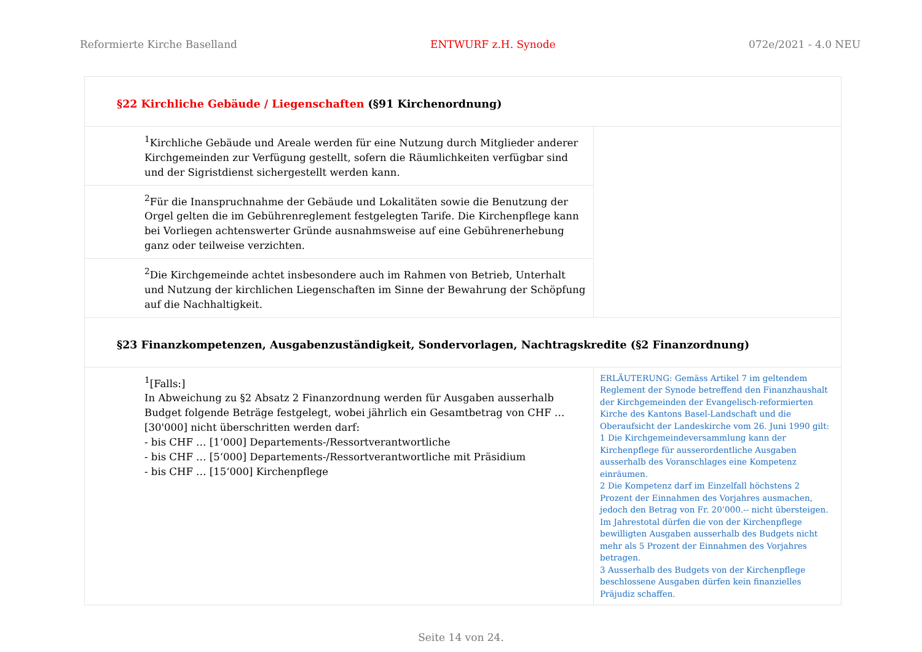Reformierte Kirche Baselland ENTWURF z.H. Synode 072e/2021 - 4.0 NEU
| §22 Kirchliche Gebäude / Liegenschaften (§91 Kirchenordnung) | |
| <sup>1</sup> Kirchliche Gebäude und Areale werden für eine Nutzung durch Mitglieder anderer Kirchgemeinden zur Verfügung gestellt, sofern die Räumlichkeiten verfügbar sind und der Sigristdienst sichergestellt werden kann. | |
| <sup>2</sup> Für die Inanspruchnahme der Gebäude und Lokalitäten sowie die Benutzung der Orgel gelten die im Gebührenreglement festgelegten Tarife. Die Kirchenpflege kann bei Vorliegen achtenswerter Gründe ausnahmsweise auf eine Gebührenerhebung ganz oder teilweise verzichten. | |
| <sup>2</sup> Die Kirchgemeinde achtet insbesondere auch im Rahmen von Betrieb, Unterhalt und Nutzung der kirchlichen Liegenschaften im Sinne der Bewahrung der Schöpfung auf die Nachhaltigkeit. | |
| §23 Finanzkompetenzen, Ausgabenzuständigkeit, Sondervorlagen, Nachtragskredite (§2 Finanzordnung) | |
| <sup>1</sup> [Falls:] In Abweichung zu §2 Absatz 2 Finanzordnung werden für Ausgaben ausserhalb Budget folgende Beträge festgelegt, wobei jährlich ein Gesamtbetrag von CHF … [30'000] nicht überschritten werden darf: - bis CHF … [1‘000] Departements-/Ressortverantwortliche - bis CHF … [5‘000] Departements-/Ressortverantwortliche mit Präsidium - bis CHF … [15‘000] Kirchenpflege | ERLÄUTERUNG: Gemäss Artikel 7 im geltendem Reglement der Synode betreffend den Finanzhaushalt der Kirchgemeinden der Evangelisch-reformierten Kirche des Kantons Basel-Landschaft und die Oberaufsicht der Landeskirche vom 26. Juni 1990 gilt: 1 Die Kirchgemeindeversammlung kann der Kirchenpflege für ausserordentliche Ausgaben ausserhalb des Voranschlages eine Kompetenz einräumen. 2 Die Kompetenz darf im Einzelfall höchstens 2 Prozent der Einnahmen des Vorjahres ausmachen, jedoch den Betrag von Fr. 20’000.-- nicht übersteigen. Im Jahrestotal dürfen die von der Kirchenpflege bewilligten Ausgaben ausserhalb des Budgets nicht mehr als 5 Prozent der Einnahmen des Vorjahres betragen. 3 Ausserhalb des Budgets von der Kirchenpflege beschlossene Ausgaben dürfen kein finanzielles Präjudiz schaffen. |
Seite 14 von 24.